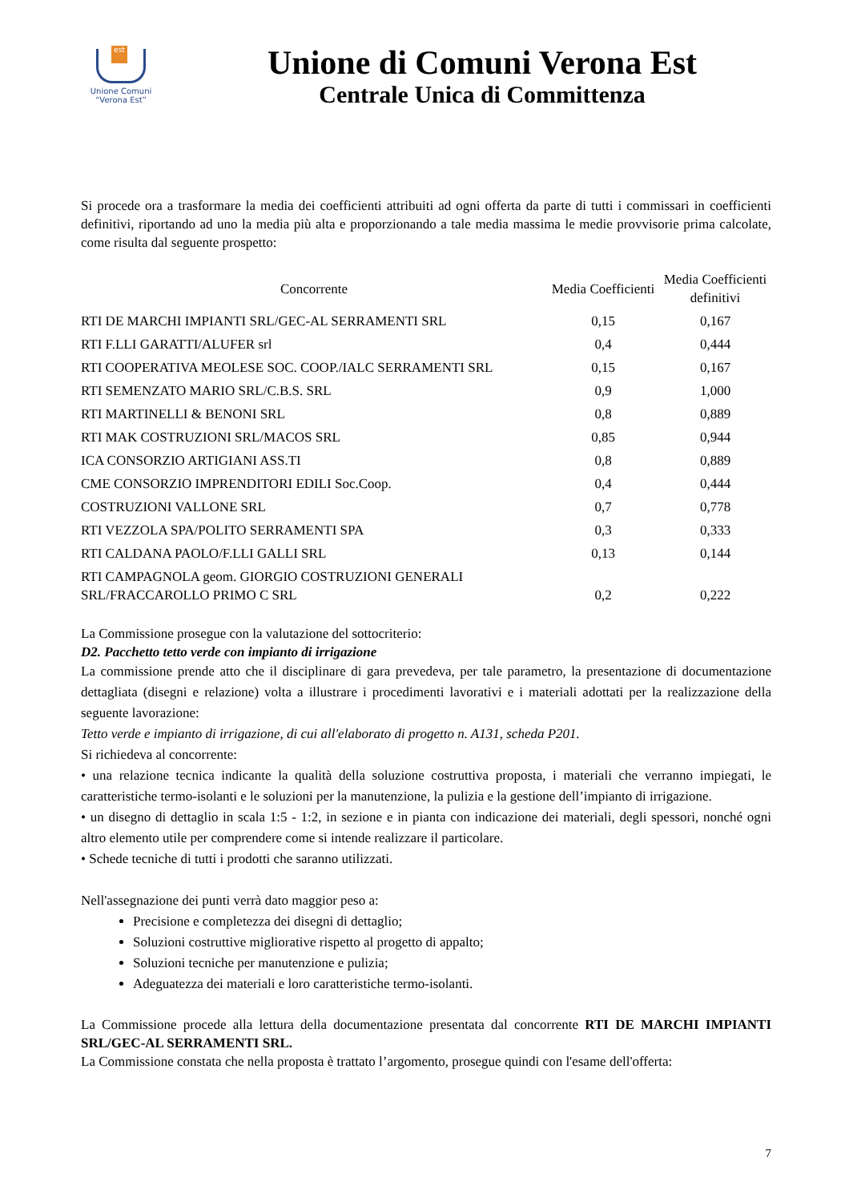est
Unione Comuni
“Verona Est”
Unione di Comuni Verona Est
Centrale Unica di Committenza
Si procede ora a trasformare la media dei coefficienti attribuiti ad ogni offerta da parte di tutti i commissari in coefficienti definitivi, riportando ad uno la media più alta e proporzionando a tale media massima le medie provvisorie prima calcolate, come risulta dal seguente prospetto:
| Concorrente | Media Coefficienti | Media Coefficienti definitivi |
| --- | --- | --- |
| RTI DE MARCHI IMPIANTI SRL/GEC-AL SERRAMENTI SRL | 0,15 | 0,167 |
| RTI F.LLI GARATTI/ALUFER srl | 0,4 | 0,444 |
| RTI COOPERATIVA MEOLESE SOC. COOP./IALC SERRAMENTI SRL | 0,15 | 0,167 |
| RTI SEMENZATO MARIO SRL/C.B.S. SRL | 0,9 | 1,000 |
| RTI MARTINELLI & BENONI SRL | 0,8 | 0,889 |
| RTI MAK COSTRUZIONI SRL/MACOS SRL | 0,85 | 0,944 |
| ICA CONSORZIO ARTIGIANI ASS.TI | 0,8 | 0,889 |
| CME CONSORZIO IMPRENDITORI EDILI Soc.Coop. | 0,4 | 0,444 |
| COSTRUZIONI VALLONE SRL | 0,7 | 0,778 |
| RTI VEZZOLA SPA/POLITO SERRAMENTI SPA | 0,3 | 0,333 |
| RTI CALDANA PAOLO/F.LLI GALLI SRL | 0,13 | 0,144 |
| RTI CAMPAGNOLA geom. GIORGIO COSTRUZIONI GENERALI SRL/FRACCAROLLO PRIMO C SRL | 0,2 | 0,222 |
La Commissione prosegue con la valutazione del sottocriterio:
D2. Pacchetto tetto verde con impianto di irrigazione
La commissione prende atto che il disciplinare di gara prevedeva, per tale parametro, la presentazione di documentazione dettagliata (disegni e relazione) volta a illustrare i procedimenti lavorativi e i materiali adottati per la realizzazione della seguente lavorazione:
Tetto verde e impianto di irrigazione, di cui all'elaborato di progetto n. A131, scheda P201.
Si richiedeva al concorrente:
• una relazione tecnica indicante la qualità della soluzione costruttiva proposta, i materiali che verranno impiegati, le caratteristiche termo-isolanti e le soluzioni per la manutenzione, la pulizia e la gestione dell’impianto di irrigazione.
• un disegno di dettaglio in scala 1:5 - 1:2, in sezione e in pianta con indicazione dei materiali, degli spessori, nonché ogni altro elemento utile per comprendere come si intende realizzare il particolare.
• Schede tecniche di tutti i prodotti che saranno utilizzati.
Nell'assegnazione dei punti verrà dato maggior peso a:
Precisione e completezza dei disegni di dettaglio;
Soluzioni costruttive migliorative rispetto al progetto di appalto;
Soluzioni tecniche per manutenzione e pulizia;
Adeguatezza dei materiali e loro caratteristiche termo-isolanti.
La Commissione procede alla lettura della documentazione presentata dal concorrente RTI DE MARCHI IMPIANTI SRL/GEC-AL SERRAMENTI SRL.
La Commissione constata che nella proposta è trattato l’argomento, prosegue quindi con l'esame dell'offerta:
7